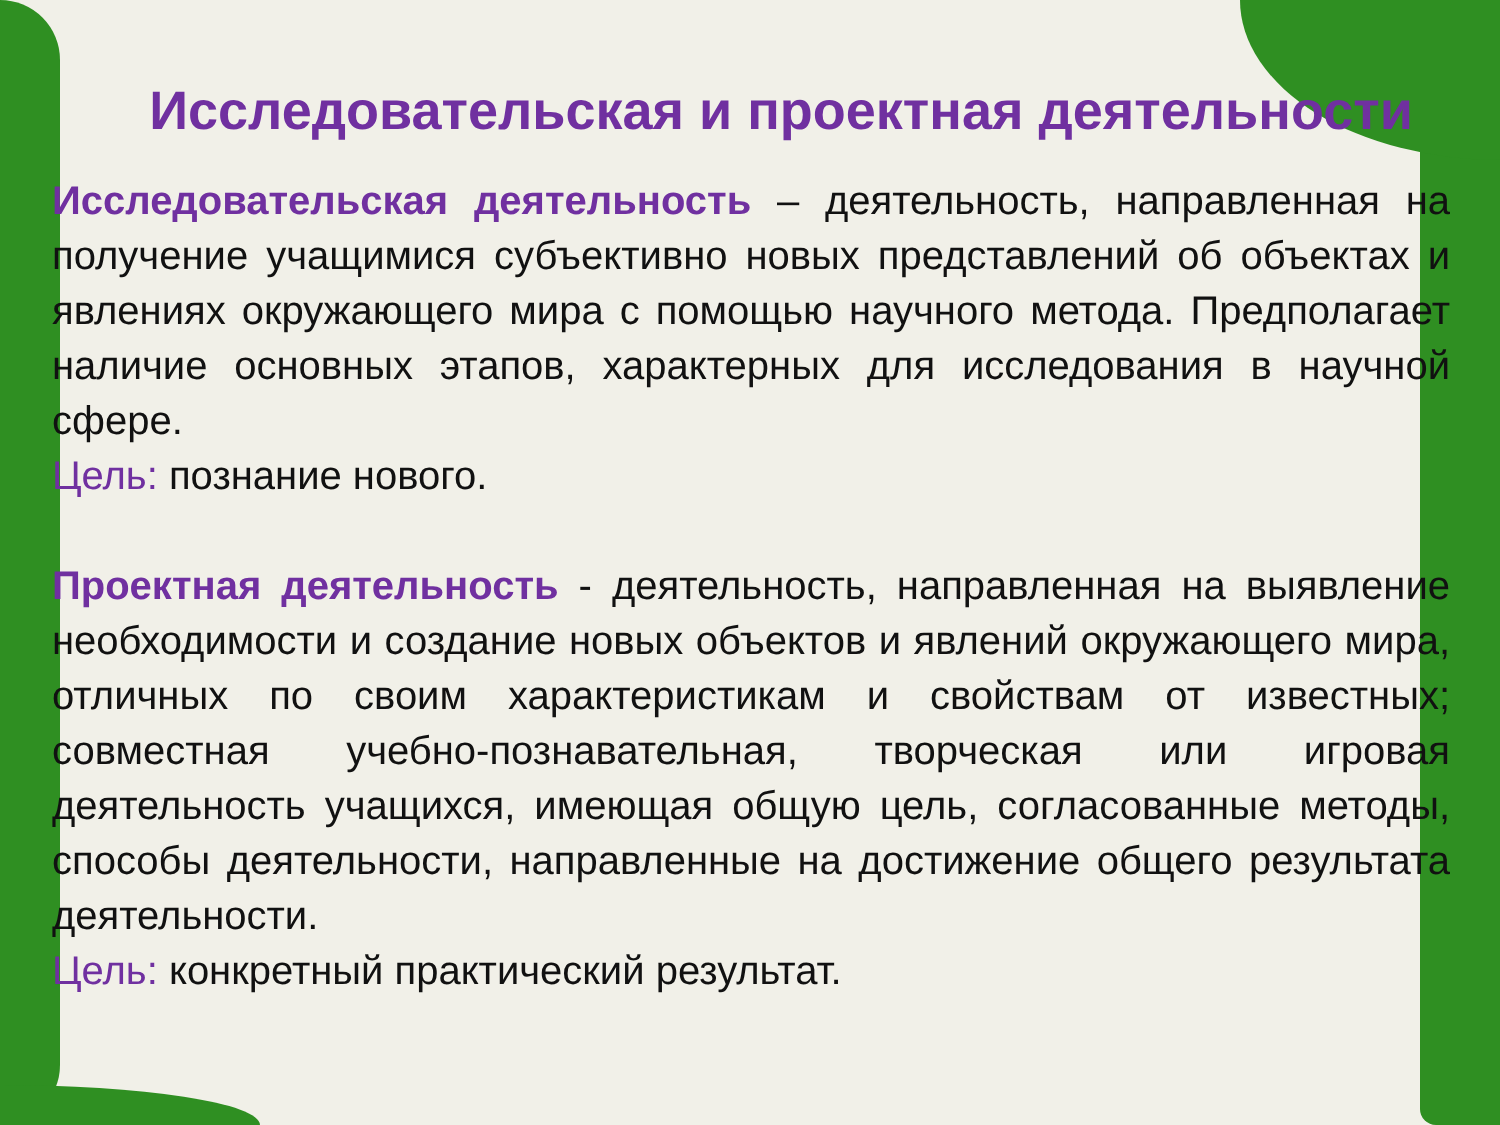Исследовательская и проектная деятельности
Исследовательская деятельность – деятельность, направленная на получение учащимися субъективно новых представлений об объектах и явлениях окружающего мира с помощью научного метода. Предполагает наличие основных этапов, характерных для исследования в научной сфере.
Цель: познание нового.
Проектная деятельность - деятельность, направленная на выявление необходимости и создание новых объектов и явлений окружающего мира, отличных по своим характеристикам и свойствам от известных; совместная учебно-познавательная, творческая или игровая деятельность учащихся, имеющая общую цель, согласованные методы, способы деятельности, направленные на достижение общего результата деятельности.
Цель: конкретный практический результат.